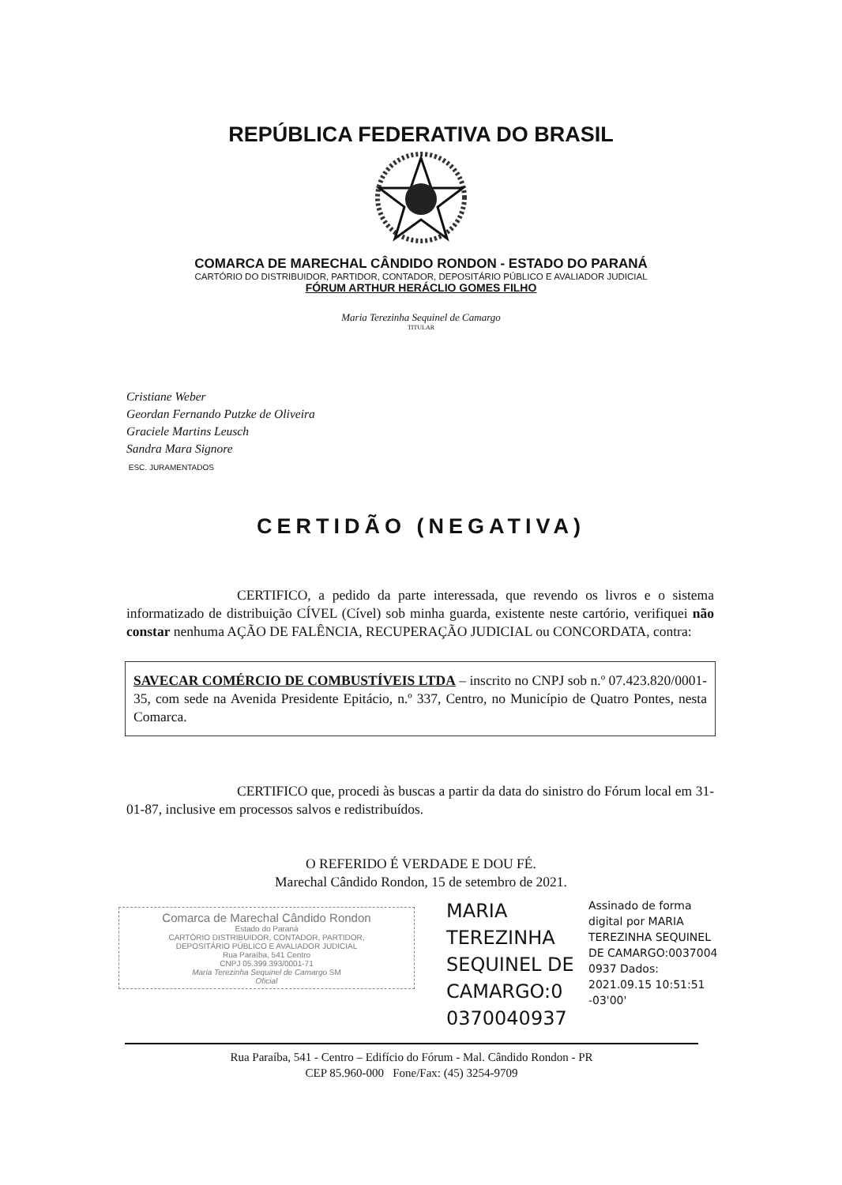REPÚBLICA FEDERATIVA DO BRASIL
COMARCA DE MARECHAL CÂNDIDO RONDON - ESTADO DO PARANÁ
CARTÓRIO DO DISTRIBUIDOR, PARTIDOR, CONTADOR, DEPOSITÁRIO PÚBLICO E AVALIADOR JUDICIAL
FÓRUM ARTHUR HERÁCLIO GOMES FILHO
Maria Terezinha Sequinel de Camargo
TITULAR
Cristiane Weber
Geordan Fernando Putzke de Oliveira
Graciele Martins Leusch
Sandra Mara Signore
ESC. JURAMENTADOS
CERTIDÃO (NEGATIVA)
CERTIFICO, a pedido da parte interessada, que revendo os livros e o sistema informatizado de distribuição CÍVEL (Cível) sob minha guarda, existente neste cartório, verifiquei não constar nenhuma AÇÃO DE FALÊNCIA, RECUPERAÇÃO JUDICIAL ou CONCORDATA, contra:
SAVECAR COMÉRCIO DE COMBUSTÍVEIS LTDA – inscrito no CNPJ sob n.º 07.423.820/0001-35, com sede na Avenida Presidente Epitácio, n.º 337, Centro, no Município de Quatro Pontes, nesta Comarca.
CERTIFICO que, procedi às buscas a partir da data do sinistro do Fórum local em 31-01-87, inclusive em processos salvos e redistribuídos.
O REFERIDO É VERDADE E DOU FÉ.
Marechal Cândido Rondon, 15 de setembro de 2021.
Comarca de Marechal Cândido Rondon
Estado do Paraná
CARTÓRIO DISTRIBUIDOR, CONTADOR, PARTIDOR,
DEPOSITÁRIO PÚBLICO E AVALIADOR JUDICIAL
Rua Paraíba, 541 Centro
CNPJ 05.399.393/0001-71
Maria Terezinha Sequinel de Camargo SM
Oficial
MARIA TEREZINHA SEQUINEL DE CAMARGO:0 0370040937
Assinado de forma digital por MARIA TEREZINHA SEQUINEL DE CAMARGO:0037004 0937 Dados: 2021.09.15 10:51:51 -03'00'
Rua Paraíba, 541 - Centro – Edifício do Fórum - Mal. Cândido Rondon - PR
CEP 85.960-000 Fone/Fax: (45) 3254-9709